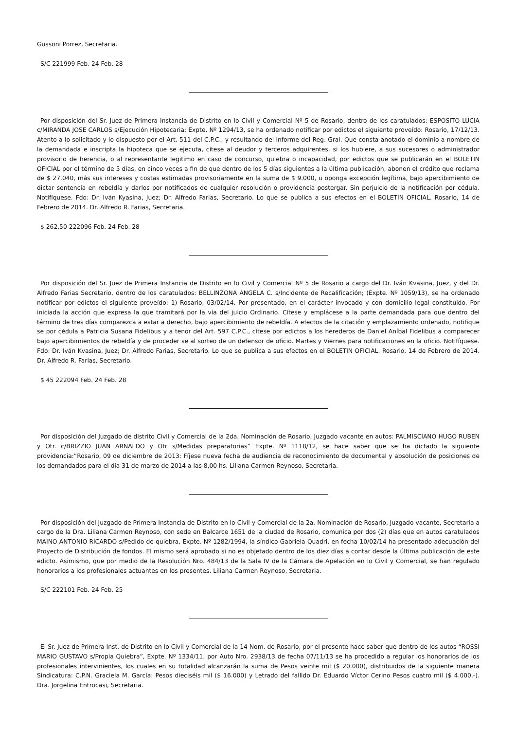Gussoni Porrez, Secretaria.
S/C 221999 Feb. 24 Feb. 28
Por disposición del Sr. Juez de Primera Instancia de Distrito en lo Civil y Comercial Nº 5 de Rosario, dentro de los caratulados: ESPOSITO LUCIA c/MIRANDA JOSE CARLOS s/Ejecución Hipotecaria; Expte. Nº 1294/13, se ha ordenado notificar por edictos el siguiente proveído: Rosario, 17/12/13. Atento a lo solicitado y lo dispuesto por el Art. 511 del C.P.C., y resultando del informe del Reg. Gral. Que consta anotado el dominio a nombre de la demandada e inscripta la hipoteca que se ejecuta, cítese al deudor y terceros adquirentes, si los hubiere, a sus sucesores o administrador provisorio de herencia, o al representante legitimo en caso de concurso, quiebra o incapacidad, por edictos que se publicarán en el BOLETIN OFICIAL por el término de 5 días, en cinco veces a fin de que dentro de los 5 días siguientes a la última publicación, abonen el crédito que reclama de $ 27.040, más sus intereses y costas estimadas provisoriamente en la suma de $ 9.000, u oponga excepción legítima, bajo apercibimiento de dictar sentencia en rebeldía y darlos por notificados de cualquier resolución o providencia postergar. Sin perjuicio de la notificación por cédula. Notifíquese. Fdo: Dr. Iván Kyasina, Juez; Dr. Alfredo Farias, Secretario. Lo que se publica a sus efectos en el BOLETIN OFICIAL. Rosario, 14 de Febrero de 2014. Dr. Alfredo R. Farias, Secretaria.
$ 262,50 222096 Feb. 24 Feb. 28
Por disposición del Sr. Juez de Primera Instancia de Distrito en lo Civil y Comercial Nº 5 de Rosario a cargo del Dr. Iván Kvasina, Juez, y del Dr. Alfredo Farias Secretario, dentro de los caratulados: BELLINZONA ANGELA C. s/Incidente de Recalificación; (Expte. Nº 1059/13), se ha ordenado notificar por edictos el siguiente proveído: 1) Rosario, 03/02/14. Por presentado, en el carácter invocado y con domicilio legal constituido. Por iniciada la acción que expresa la que tramitará por la vía del juicio Ordinario. Cítese y emplácese a la parte demandada para que dentro del término de tres días comparezca a estar a derecho, bajo apercibimiento de rebeldía. A efectos de la citación y emplazamiento ordenado, notifique se por cédula a Patricia Susana Fidelibus y a tenor del Art. 597 C.P.C., cítese por edictos a los herederos de Daniel Aníbal Fidelibus a comparecer bajo apercibimientos de rebeldía y de proceder se al sorteo de un defensor de oficio. Martes y Viernes para notificaciones en la oficio. Notifíquese. Fdo: Dr. Iván Kvasina, Juez; Dr. Alfredo Farias, Secretario. Lo que se publica a sus efectos en el BOLETIN OFICIAL. Rosario, 14 de Febrero de 2014. Dr. Alfredo R. Farias, Secretario.
$ 45 222094 Feb. 24 Feb. 28
Por disposición del Juzgado de distrito Civil y Comercial de la 2da. Nominación de Rosario, Juzgado vacante en autos: PALMISCIANO HUGO RUBEN y Otr. c/BRIZZIO JUAN ARNALDO y Otr s/Medidas preparatorias” Expte. Nº 1118/12, se hace saber que se ha dictado la siguiente providencia:”Rosario, 09 de diciembre de 2013: Fíjese nueva fecha de audiencia de reconocimiento de documental y absolución de posiciones de los demandados para el día 31 de marzo de 2014 a las 8,00 hs. Liliana Carmen Reynoso, Secretaria.
Por disposición del Juzgado de Primera Instancia de Distrito en lo Civil y Comercial de la 2a. Nominación de Rosario, Juzgado vacante, Secretaría a cargo de la Dra. Liliana Carmen Reynoso, con sede en Balcarce 1651 de la ciudad de Rosario, comunica por dos (2) días que en autos caratulados MAINO ANTONIO RICARDO s/Pedido de quiebra, Expte. Nº 1282/1994, la síndico Gabriela Quadri, en fecha 10/02/14 ha presentado adecuación del Proyecto de Distribución de fondos. El mismo será aprobado si no es objetado dentro de los diez días a contar desde la última publicación de este edicto. Asimismo, que por medio de la Resolución Nro. 484/13 de la Sala IV de la Cámara de Apelación en lo Civil y Comercial, se han regulado honorarios a los profesionales actuantes en los presentes. Liliana Carmen Reynoso, Secretaria.
S/C 222101 Feb. 24 Feb. 25
El Sr. Juez de Primera Inst. de Distrito en lo Civil y Comercial de la 14 Nom. de Rosario, por el presente hace saber que dentro de los autos “ROSSI MARIO GUSTAVO s/Propia Quiebra”, Expte. Nº 1334/11, por Auto Nro. 2938/13 de fecha 07/11/13 se ha procedido a regular los honorarios de los profesionales intervinientes, los cuales en su totalidad alcanzarán la suma de Pesos veinte mil ($ 20.000), distribuidos de la siguiente manera Sindicatura: C.P.N. Graciela M. García: Pesos dieciséis mil ($ 16.000) y Letrado del fallido Dr. Eduardo Víctor Cerino Pesos cuatro mil ($ 4.000.-). Dra. Jorgelina Entrocasi, Secretaria.